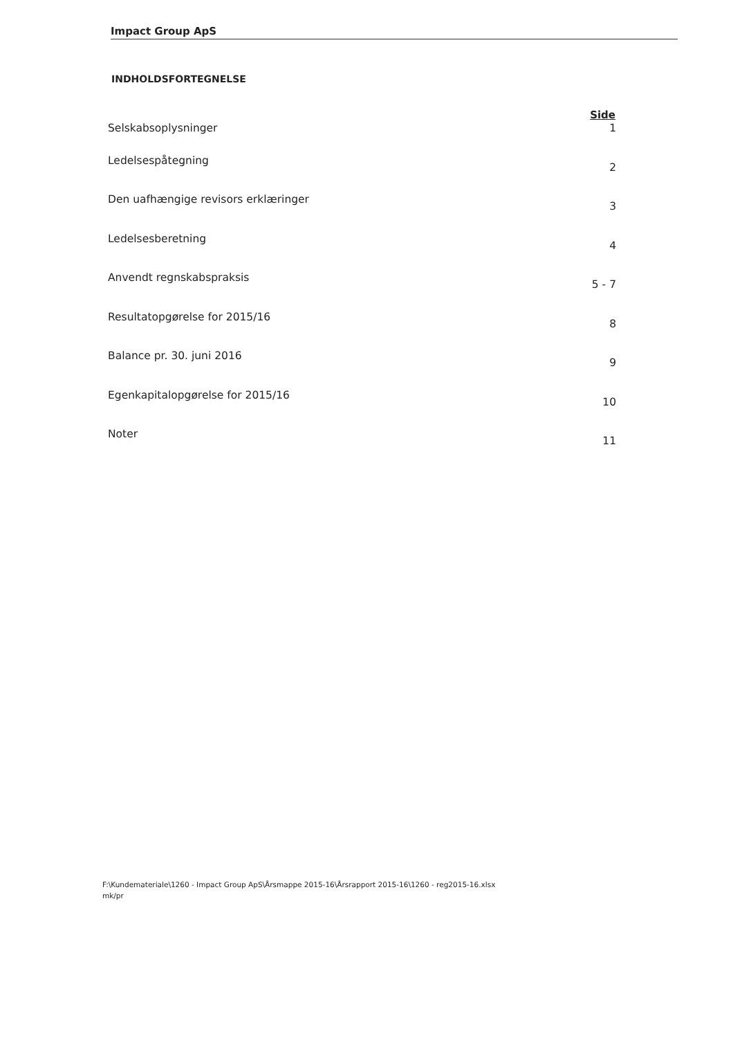Impact Group ApS
INDHOLDSFORTEGNELSE
| | Side |
| --- | --- |
| Selskabsoplysninger | 1 |
| Ledelsespåtegning | 2 |
| Den uafhængige revisors erklæringer | 3 |
| Ledelsesberetning | 4 |
| Anvendt regnskabspraksis | 5 - 7 |
| Resultatopgørelse for 2015/16 | 8 |
| Balance pr. 30. juni 2016 | 9 |
| Egenkapitalopgørelse for 2015/16 | 10 |
| Noter | 11 |
F:\Kundemateriale\1260 - Impact Group ApS\Årsmappe 2015-16\Årsrapport 2015-16\1260 - reg2015-16.xlsx
mk/pr